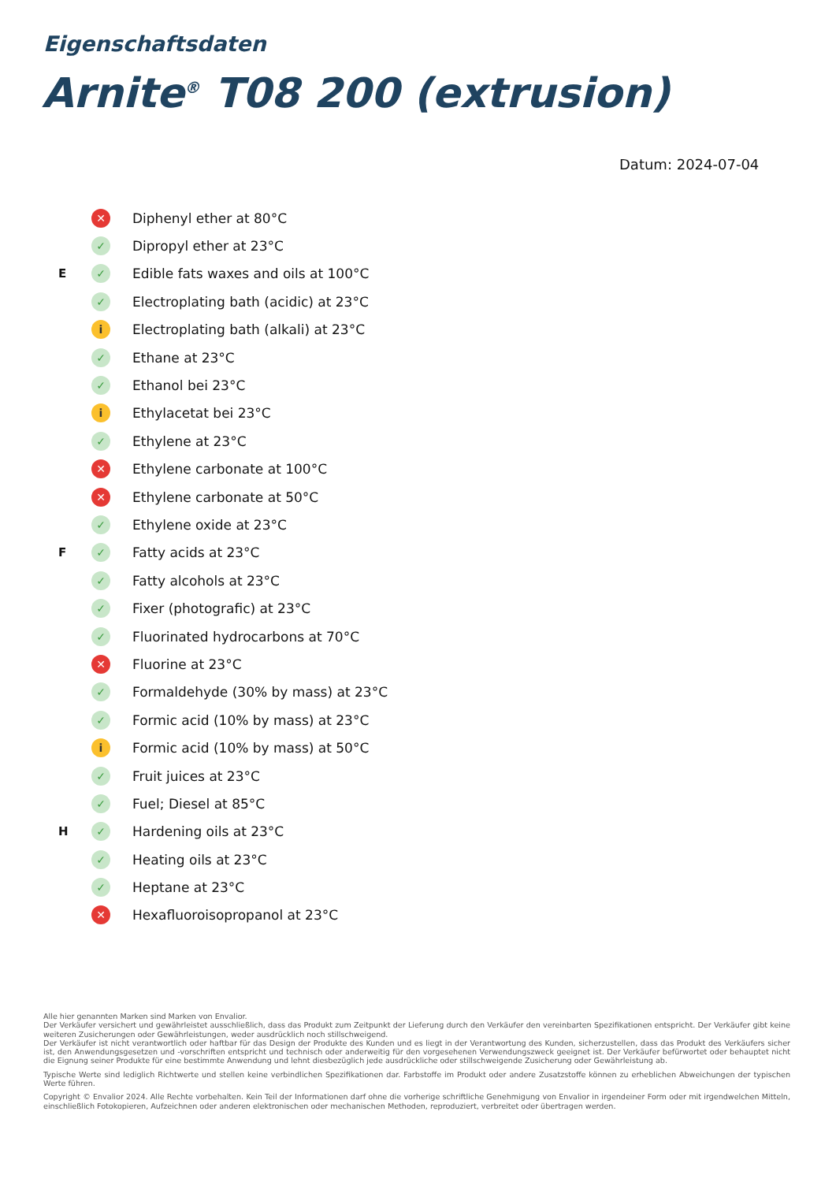Eigenschaftsdaten
Arnite<sup>®</sup> T08 200 (extrusion)
Datum: 2024-07-04
| | ✕ | Diphenyl ether at 80°C |
| | ✓ | Dipropyl ether at 23°C |
| E | ✓ | Edible fats waxes and oils at 100°C |
| | ✓ | Electroplating bath (acidic) at 23°C |
| | i | Electroplating bath (alkali) at 23°C |
| | ✓ | Ethane at 23°C |
| | ✓ | Ethanol bei 23°C |
| | i | Ethylacetat bei 23°C |
| | ✓ | Ethylene at 23°C |
| | ✕ | Ethylene carbonate at 100°C |
| | ✕ | Ethylene carbonate at 50°C |
| | ✓ | Ethylene oxide at 23°C |
| F | ✓ | Fatty acids at 23°C |
| | ✓ | Fatty alcohols at 23°C |
| | ✓ | Fixer (photografic) at 23°C |
| | ✓ | Fluorinated hydrocarbons at 70°C |
| | ✕ | Fluorine at 23°C |
| | ✓ | Formaldehyde (30% by mass) at 23°C |
| | ✓ | Formic acid (10% by mass) at 23°C |
| | i | Formic acid (10% by mass) at 50°C |
| | ✓ | Fruit juices at 23°C |
| | ✓ | Fuel; Diesel at 85°C |
| H | ✓ | Hardening oils at 23°C |
| | ✓ | Heating oils at 23°C |
| | ✓ | Heptane at 23°C |
| | ✕ | Hexafluoroisopropanol at 23°C |
Alle hier genannten Marken sind Marken von Envalior.
Der Verkäufer versichert und gewährleistet ausschließlich, dass das Produkt zum Zeitpunkt der Lieferung durch den Verkäufer den vereinbarten Spezifikationen entspricht. Der Verkäufer gibt keine weiteren Zusicherungen oder Gewährleistungen, weder ausdrücklich noch stillschweigend.
Der Verkäufer ist nicht verantwortlich oder haftbar für das Design der Produkte des Kunden und es liegt in der Verantwortung des Kunden, sicherzustellen, dass das Produkt des Verkäufers sicher ist, den Anwendungsgesetzen und -vorschriften entspricht und technisch oder anderweitig für den vorgesehenen Verwendungszweck geeignet ist. Der Verkäufer befürwortet oder behauptet nicht die Eignung seiner Produkte für eine bestimmte Anwendung und lehnt diesbezüglich jede ausdrückliche oder stillschweigende Zusicherung oder Gewährleistung ab.
Typische Werte sind lediglich Richtwerte und stellen keine verbindlichen Spezifikationen dar. Farbstoffe im Produkt oder andere Zusatzstoffe können zu erheblichen Abweichungen der typischen Werte führen.
Copyright © Envalior 2024. Alle Rechte vorbehalten. Kein Teil der Informationen darf ohne die vorherige schriftliche Genehmigung von Envalior in irgendeiner Form oder mit irgendwelchen Mitteln, einschließlich Fotokopieren, Aufzeichnen oder anderen elektronischen oder mechanischen Methoden, reproduziert, verbreitet oder übertragen werden.